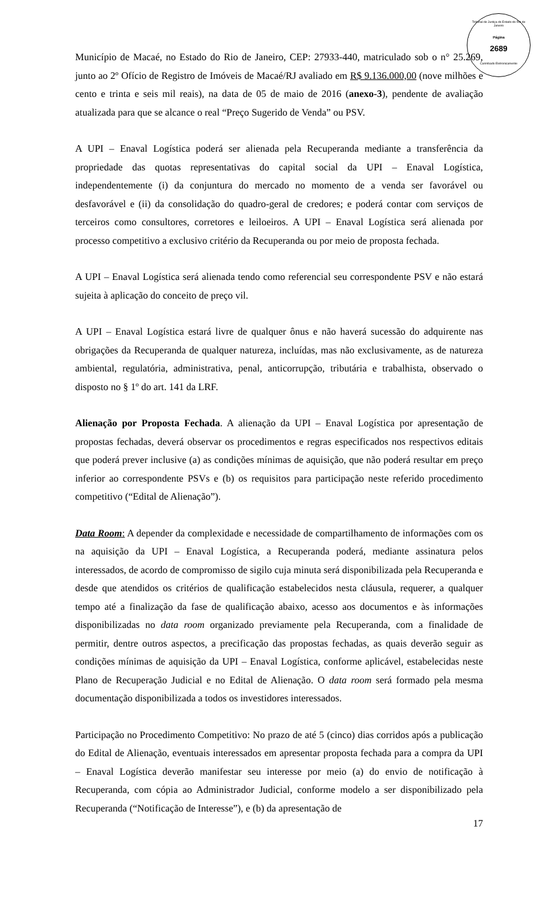Tribunal de Justiça do Estado do Rio de Janeiro
Página
2689
Carimbado Eletronicamente
Município de Macaé, no Estado do Rio de Janeiro, CEP: 27933-440, matriculado sob o n° 25.269, junto ao 2º Ofício de Registro de Imóveis de Macaé/RJ avaliado em R$ 9.136.000,00 (nove milhões e cento e trinta e seis mil reais), na data de 05 de maio de 2016 (anexo-3), pendente de avaliação atualizada para que se alcance o real “Preço Sugerido de Venda” ou PSV.
A UPI – Enaval Logística poderá ser alienada pela Recuperanda mediante a transferência da propriedade das quotas representativas do capital social da UPI – Enaval Logística, independentemente (i) da conjuntura do mercado no momento de a venda ser favorável ou desfavorável e (ii) da consolidação do quadro-geral de credores; e poderá contar com serviços de terceiros como consultores, corretores e leiloeiros. A UPI – Enaval Logística será alienada por processo competitivo a exclusivo critério da Recuperanda ou por meio de proposta fechada.
A UPI – Enaval Logística será alienada tendo como referencial seu correspondente PSV e não estará sujeita à aplicação do conceito de preço vil.
A UPI – Enaval Logística estará livre de qualquer ônus e não haverá sucessão do adquirente nas obrigações da Recuperanda de qualquer natureza, incluídas, mas não exclusivamente, as de natureza ambiental, regulatória, administrativa, penal, anticorrupção, tributária e trabalhista, observado o disposto no § 1º do art. 141 da LRF.
Alienação por Proposta Fechada. A alienação da UPI – Enaval Logística por apresentação de propostas fechadas, deverá observar os procedimentos e regras especificados nos respectivos editais que poderá prever inclusive (a) as condições mínimas de aquisição, que não poderá resultar em preço inferior ao correspondente PSVs e (b) os requisitos para participação neste referido procedimento competitivo (“Edital de Alienação”).
Data Room: A depender da complexidade e necessidade de compartilhamento de informações com os na aquisição da UPI – Enaval Logística, a Recuperanda poderá, mediante assinatura pelos interessados, de acordo de compromisso de sigilo cuja minuta será disponibilizada pela Recuperanda e desde que atendidos os critérios de qualificação estabelecidos nesta cláusula, requerer, a qualquer tempo até a finalização da fase de qualificação abaixo, acesso aos documentos e às informações disponibilizadas no data room organizado previamente pela Recuperanda, com a finalidade de permitir, dentre outros aspectos, a precificação das propostas fechadas, as quais deverão seguir as condições mínimas de aquisição da UPI – Enaval Logística, conforme aplicável, estabelecidas neste Plano de Recuperação Judicial e no Edital de Alienação. O data room será formado pela mesma documentação disponibilizada a todos os investidores interessados.
Participação no Procedimento Competitivo: No prazo de até 5 (cinco) dias corridos após a publicação do Edital de Alienação, eventuais interessados em apresentar proposta fechada para a compra da UPI – Enaval Logística deverão manifestar seu interesse por meio (a) do envio de notificação à Recuperanda, com cópia ao Administrador Judicial, conforme modelo a ser disponibilizado pela Recuperanda (“Notificação de Interesse”), e (b) da apresentação de
17